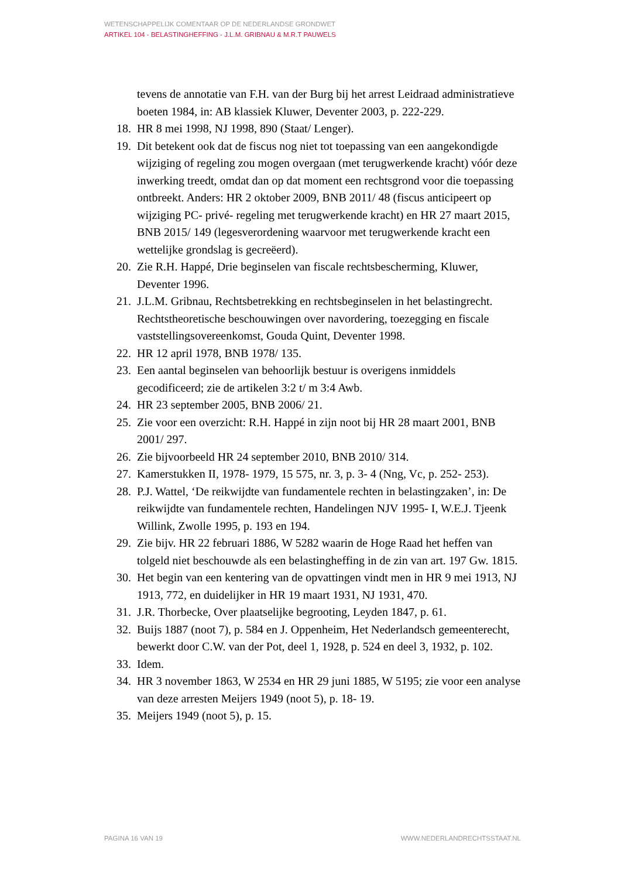WETENSCHAPPELIJK COMENTAAR OP DE NEDERLANDSE GRONDWET
ARTIKEL 104 - BELASTINGHEFFING - J.L.M. GRIBNAU & M.R.T PAUWELS
tevens de annotatie van F.H. van der Burg bij het arrest Leidraad administratieve boeten 1984, in: AB klassiek Kluwer, Deventer 2003, p. 222-229.
18. HR 8 mei 1998, NJ 1998, 890 (Staat/ Lenger).
19. Dit betekent ook dat de fiscus nog niet tot toepassing van een aangekondigde wijziging of regeling zou mogen overgaan (met terugwerkende kracht) vóór deze inwerking treedt, omdat dan op dat moment een rechtsgrond voor die toepassing ontbreekt. Anders: HR 2 oktober 2009, BNB 2011/ 48 (fiscus anticipeert op wijziging PC- privé- regeling met terugwerkende kracht) en HR 27 maart 2015, BNB 2015/ 149 (legesverordening waarvoor met terugwerkende kracht een wettelijke grondslag is gecreëerd).
20. Zie R.H. Happé, Drie beginselen van fiscale rechtsbescherming, Kluwer, Deventer 1996.
21. J.L.M. Gribnau, Rechtsbetrekking en rechtsbeginselen in het belastingrecht. Rechtstheoretische beschouwingen over navordering, toezegging en fiscale vaststellingsovereenkomst, Gouda Quint, Deventer 1998.
22. HR 12 april 1978, BNB 1978/ 135.
23. Een aantal beginselen van behoorlijk bestuur is overigens inmiddels gecodificeerd; zie de artikelen 3:2 t/ m 3:4 Awb.
24. HR 23 september 2005, BNB 2006/ 21.
25. Zie voor een overzicht: R.H. Happé in zijn noot bij HR 28 maart 2001, BNB 2001/ 297.
26. Zie bijvoorbeeld HR 24 september 2010, BNB 2010/ 314.
27. Kamerstukken II, 1978- 1979, 15 575, nr. 3, p. 3- 4 (Nng, Vc, p. 252- 253).
28. P.J. Wattel, ‘De reikwijdte van fundamentele rechten in belastingzaken’, in: De reikwijdte van fundamentele rechten, Handelingen NJV 1995- I, W.E.J. Tjeenk Willink, Zwolle 1995, p. 193 en 194.
29. Zie bijv. HR 22 februari 1886, W 5282 waarin de Hoge Raad het heffen van tolgeld niet beschouwde als een belastingheffing in de zin van art. 197 Gw. 1815.
30. Het begin van een kentering van de opvattingen vindt men in HR 9 mei 1913, NJ 1913, 772, en duidelijker in HR 19 maart 1931, NJ 1931, 470.
31. J.R. Thorbecke, Over plaatselijke begrooting, Leyden 1847, p. 61.
32. Buijs 1887 (noot 7), p. 584 en J. Oppenheim, Het Nederlandsch gemeenterecht, bewerkt door C.W. van der Pot, deel 1, 1928, p. 524 en deel 3, 1932, p. 102.
33. Idem.
34. HR 3 november 1863, W 2534 en HR 29 juni 1885, W 5195; zie voor een analyse van deze arresten Meijers 1949 (noot 5), p. 18- 19.
35. Meijers 1949 (noot 5), p. 15.
PAGINA 16 VAN 19 WWW.NEDERLANDRECHTSSTAAT.NL